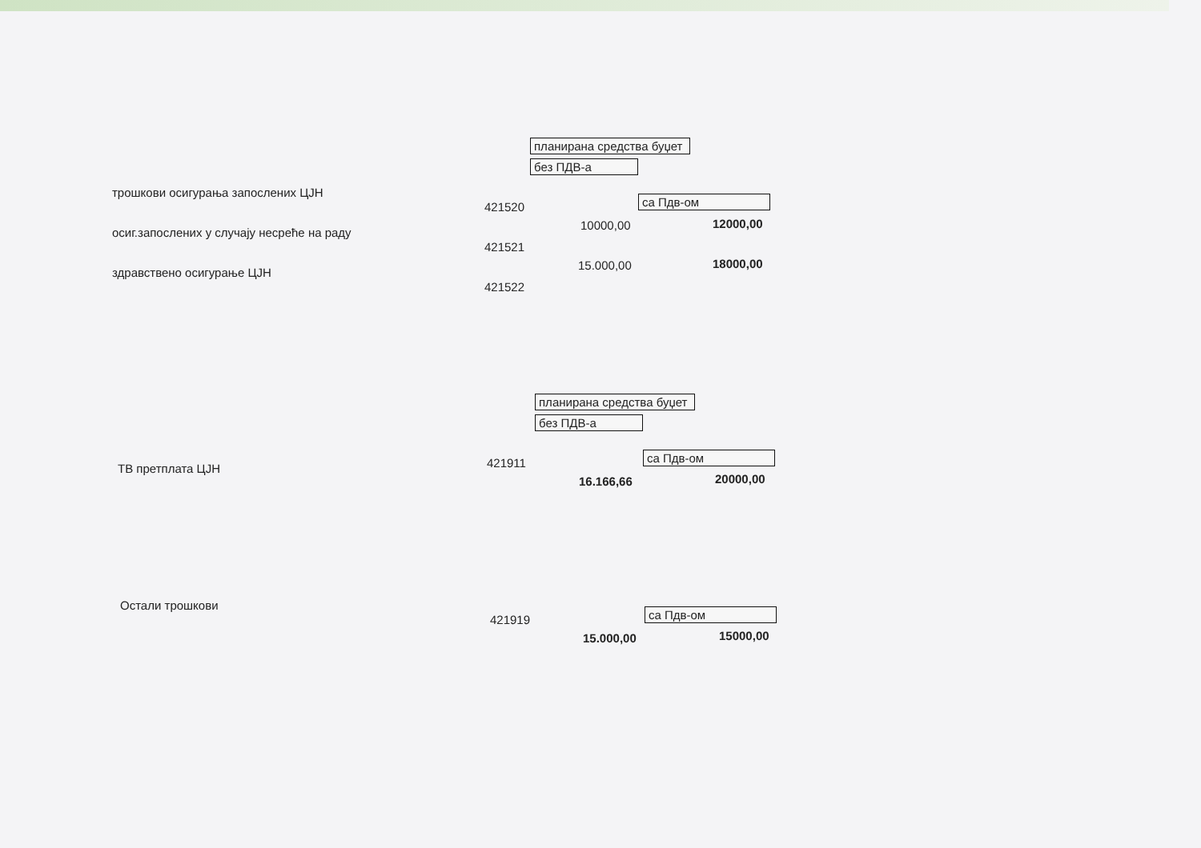планирана средства буџет
без ПДВ-а
са Пдв-ом
трошкови осигурања запослених ЦЈН
421520
10000,00 12000,00
осиг.запослених у случају несреће на раду
421521
15.000,00 18000,00
здравствено осигурање ЦЈН
421522
планирана средства буџет
без ПДВ-а
са Пдв-ом
ТВ претплата ЦЈН 421911
16.166,66 20000,00
са Пдв-ом
Остали трошкови
421919
15.000,00 15000,00